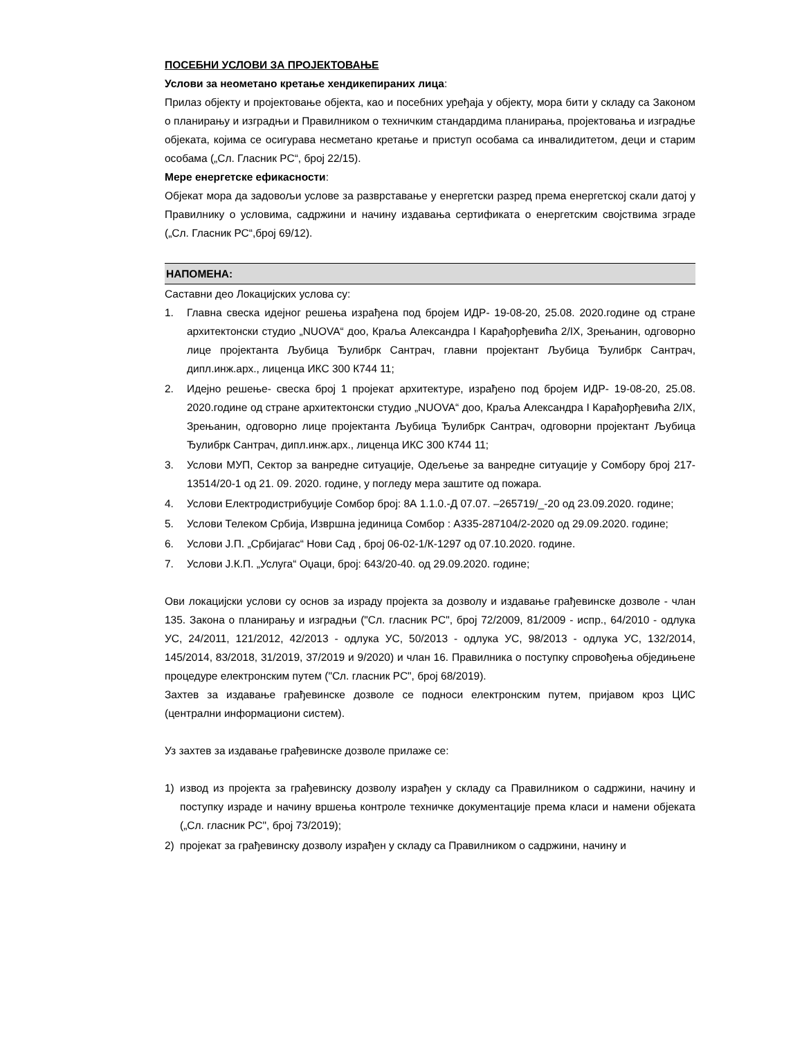ПОСЕБНИ УСЛОВИ ЗА ПРОЈЕКТОВАЊЕ
Услови за неометано кретање хендикепираних лица:
Прилаз објекту и пројектовање објекта, као и посебних уређаја у објекту, мора бити у складу са Законом о планирању и изградњи и Правилником о техничким стандардима планирања, пројектовања и изградње објеката, којима се осигурава несметано кретање и приступ особама са инвалидитетом, деци и старим особама („Сл. Гласник РС“, број 22/15).
Мере енергетске ефикасности:
Објекат мора да задовољи услове за разврставање у енергетски разред према енергетској скали датој у Правилнику о условима, садржини и начину издавања сертификата о енергетским својствима зграде („Сл. Гласник РС“,број 69/12).
НАПОМЕНА:
Саставни део Локацијских услова су:
1. Главна свеска идејног решења израђена под бројем ИДР- 19-08-20, 25.08. 2020.године од стране архитектонски студио „NUOVA“ доо, Краља Александра I Карађорђевића 2/IX, Зрењанин, одговорно лице пројектанта Љубица Ђулибрк Сантрач, главни пројектант Љубица Ђулибрк Сантрач, дипл.инж.арх., лиценца ИКС 300 К744 11;
2. Идејно решење- свеска број 1 пројекат архитектуре, израђено под бројем ИДР- 19-08-20, 25.08. 2020.године од стране архитектонски студио „NUOVA“ доо, Краља Александра I Карађорђевића 2/IX, Зрењанин, одговорно лице пројектанта Љубица Ђулибрк Сантрач, одговорни пројектант Љубица Ђулибрк Сантрач, дипл.инж.арх., лиценца ИКС 300 К744 11;
3. Услови МУП, Сектор за ванредне ситуације, Одељење за ванредне ситуације у Сомбору број 217-13514/20-1 од 21. 09. 2020. године, у погледу мера заштите од пожара.
4. Услови Електродистрибуције Сомбор број: 8А 1.1.0.-Д 07.07. –265719/_-20 од 23.09.2020. године;
5. Услови Телеком Србија, Извршна јединица Сомбор : А335-287104/2-2020 од 29.09.2020. године;
6. Услови Ј.П. „Србијагас“ Нови Сад , број 06-02-1/К-1297 од 07.10.2020. године.
7. Услови Ј.К.П. „Услуга“ Оџаци, број: 643/20-40. од 29.09.2020. године;
Ови локацијски услови су основ за израду пројекта за дозволу и издавање грађевинске дозволе - члан 135. Закона о планирању и изградњи ("Сл. гласник РС", број 72/2009, 81/2009 - испр., 64/2010 - одлука УС, 24/2011, 121/2012, 42/2013 - одлука УС, 50/2013 - одлука УС, 98/2013 - одлука УС, 132/2014, 145/2014, 83/2018, 31/2019, 37/2019 и 9/2020) и члан 16. Правилника о поступку спровођења обједињене процедуре електронским путем ("Сл. гласник РС", број 68/2019).
Захтев за издавање грађевинске дозволе се подноси електронским путем, пријавом кроз ЦИС (централни информациони систем).
Уз захтев за издавање грађевинске дозволе прилаже се:
1) извод из пројекта за грађевинску дозволу израђен у складу са Правилником о садржини, начину и поступку израде и начину вршења контроле техничке документације према класи и намени објеката („Сл. гласник РС", број 73/2019);
2) пројекат за грађевинску дозволу израђен у складу са Правилником о садржини, начину и